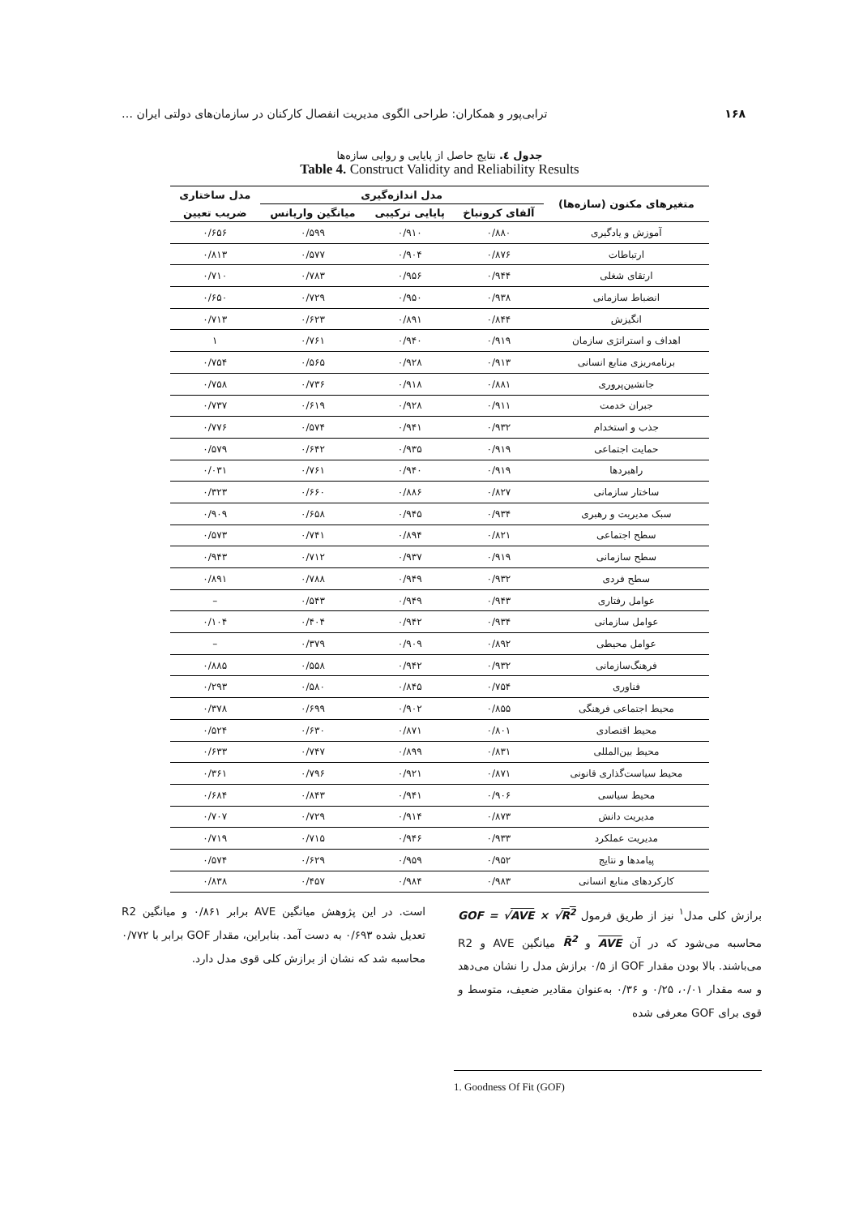۱۶۸ ترابی‌پور و همکاران: طراحی الگوی مدیریت انفصال کارکنان در سازمان‌های دولتی ایران …
جدول ٤. نتایج حاصل از پایایی و روایی سازه‌ها
Table 4. Construct Validity and Reliability Results
| متغیرهای مکنون (سازه‌ها) | مدل اندازه‌گیری | | | مدل ساختاری |
| --- | --- | --- | --- | --- |
| | آلفای کرونباخ | پایایی ترکیبی | میانگین واریانس | ضریب تعیین |
| آموزش و یادگیری | ۰/۸۸۰ | ۰/۹۱۰ | ۰/۵۹۹ | ۰/۶۵۶ |
| ارتباطات | ۰/۸۷۶ | ۰/۹۰۴ | ۰/۵۷۷ | ۰/۸۱۳ |
| ارتقای شغلی | ۰/۹۴۴ | ۰/۹۵۶ | ۰/۷۸۳ | ۰/۷۱۰ |
| انضباط سازمانی | ۰/۹۳۸ | ۰/۹۵۰ | ۰/۷۲۹ | ۰/۶۵۰ |
| انگیزش | ۰/۸۴۴ | ۰/۸۹۱ | ۰/۶۲۳ | ۰/۷۱۳ |
| اهداف و استراتژی سازمان | ۰/۹۱۹ | ۰/۹۴۰ | ۰/۷۶۱ | ۱ |
| برنامه‌ریزی منابع انسانی | ۰/۹۱۳ | ۰/۹۲۸ | ۰/۵۶۵ | ۰/۷۵۴ |
| جانشین‌پروری | ۰/۸۸۱ | ۰/۹۱۸ | ۰/۷۳۶ | ۰/۷۵۸ |
| جبران خدمت | ۰/۹۱۱ | ۰/۹۲۸ | ۰/۶۱۹ | ۰/۷۳۷ |
| جذب و استخدام | ۰/۹۳۲ | ۰/۹۴۱ | ۰/۵۷۴ | ۰/۷۷۶ |
| حمایت اجتماعی | ۰/۹۱۹ | ۰/۹۳۵ | ۰/۶۴۲ | ۰/۵۷۹ |
| راهبردها | ۰/۹۱۹ | ۰/۹۴۰ | ۰/۷۶۱ | ۰/۰۳۱ |
| ساختار سازمانی | ۰/۸۲۷ | ۰/۸۸۶ | ۰/۶۶۰ | ۰/۳۲۳ |
| سبک مدیریت و رهبری | ۰/۹۳۴ | ۰/۹۴۵ | ۰/۶۵۸ | ۰/۹۰۹ |
| سطح اجتماعی | ۰/۸۲۱ | ۰/۸۹۴ | ۰/۷۴۱ | ۰/۵۷۳ |
| سطح سازمانی | ۰/۹۱۹ | ۰/۹۳۷ | ۰/۷۱۲ | ۰/۹۴۳ |
| سطح فردی | ۰/۹۳۲ | ۰/۹۴۹ | ۰/۷۸۸ | ۰/۸۹۱ |
| عوامل رفتاری | ۰/۹۴۳ | ۰/۹۴۹ | ۰/۵۴۳ | – |
| عوامل سازمانی | ۰/۹۳۴ | ۰/۹۴۲ | ۰/۴۰۴ | ۰/۱۰۴ |
| عوامل محیطی | ۰/۸۹۲ | ۰/۹۰۹ | ۰/۳۷۹ | – |
| فرهنگ‌سازمانی | ۰/۹۳۲ | ۰/۹۴۲ | ۰/۵۵۸ | ۰/۸۸۵ |
| فناوری | ۰/۷۵۴ | ۰/۸۴۵ | ۰/۵۸۰ | ۰/۲۹۳ |
| محیط اجتماعی فرهنگی | ۰/۸۵۵ | ۰/۹۰۲ | ۰/۶۹۹ | ۰/۳۷۸ |
| محیط اقتصادی | ۰/۸۰۱ | ۰/۸۷۱ | ۰/۶۳۰ | ۰/۵۲۴ |
| محیط بین‌المللی | ۰/۸۳۱ | ۰/۸۹۹ | ۰/۷۴۷ | ۰/۶۳۳ |
| محیط سیاست‌گذاری قانونی | ۰/۸۷۱ | ۰/۹۲۱ | ۰/۷۹۶ | ۰/۳۶۱ |
| محیط سیاسی | ۰/۹۰۶ | ۰/۹۴۱ | ۰/۸۴۳ | ۰/۶۸۴ |
| مدیریت دانش | ۰/۸۷۳ | ۰/۹۱۴ | ۰/۷۲۹ | ۰/۷۰۷ |
| مدیریت عملکرد | ۰/۹۳۳ | ۰/۹۴۶ | ۰/۷۱۵ | ۰/۷۱۹ |
| پیامدها و نتایج | ۰/۹۵۲ | ۰/۹۵۹ | ۰/۶۲۹ | ۰/۵۷۴ |
| کارکردهای منابع انسانی | ۰/۹۸۳ | ۰/۹۸۴ | ۰/۴۵۷ | ۰/۸۳۸ |
برازش کلی مدل<sup>۱</sup> نیز از طریق فرمول GOF = √AVE × √R<sup>2</sup> محاسبه می‌شود که در آن AVE و R̄<sup>2</sup> میانگین AVE و R2 می‌باشند. بالا بودن مقدار GOF از ۰/۵ برازش مدل را نشان می‌دهد و سه مقدار ۰/۰۱، ۰/۲۵ و ۰/۳۶ به‌عنوان مقادیر ضعیف، متوسط و قوی برای GOF معرفی شده
است. در این پژوهش میانگین AVE برابر ۰/۸۶۱ و میانگین R2 تعدیل شده ۰/۶۹۳ به دست آمد. بنابراین، مقدار GOF برابر با ۰/۷۷۲ محاسبه شد که نشان از برازش کلی قوی مدل دارد.
1. Goodness Of Fit (GOF)